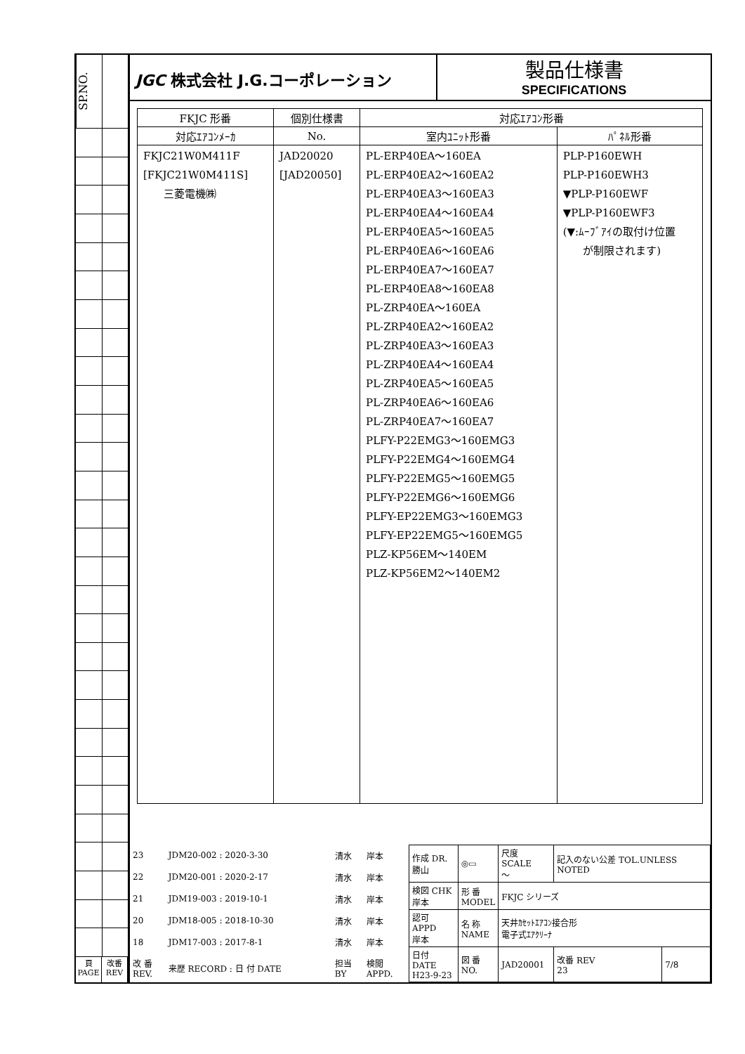SP.NO.
頁
PAGE
改番
REV
JGC 株式会社 J.G.コーポレーション
製品仕様書
SPECIFICATIONS
| FKJC 形番 | 個別仕様書 | 対応ｴｱｺﾝ形番 | |
| --- | --- | --- | --- |
| 対応ｴｱｺﾝﾒｰｶ | No. | 室内ﾕﾆｯﾄ形番 | ﾊﾟﾈﾙ形番 |
| FKJC21W0M411F [FKJC21W0M411S] 三菱電機㈱ | JAD20020 [JAD20050] | PL-ERP40EA～160EA PL-ERP40EA2～160EA2 PL-ERP40EA3～160EA3 PL-ERP40EA4～160EA4 PL-ERP40EA5～160EA5 PL-ERP40EA6～160EA6 PL-ERP40EA7～160EA7 PL-ERP40EA8～160EA8 PL-ZRP40EA～160EA PL-ZRP40EA2～160EA2 PL-ZRP40EA3～160EA3 PL-ZRP40EA4～160EA4 PL-ZRP40EA5～160EA5 PL-ZRP40EA6～160EA6 PL-ZRP40EA7～160EA7 PLFY-P22EMG3～160EMG3 PLFY-P22EMG4～160EMG4 PLFY-P22EMG5～160EMG5 PLFY-P22EMG6～160EMG6 PLFY-EP22EMG3～160EMG3 PLFY-EP22EMG5～160EMG5 PLZ-KP56EM～140EM PLZ-KP56EM2～140EM2 | PLP-P160EWH PLP-P160EWH3 ▼PLP-P160EWF ▼PLP-P160EWF3 (▼:ﾑｰﾌﾞｱｲの取付け位置 が制限されます) |
| 23 | JDM20-002 : 2020-3-30 | 清水 | 岸本 |
| 22 | JDM20-001 : 2020-2-17 | 清水 | 岸本 |
| 21 | JDM19-003 : 2019-10-1 | 清水 | 岸本 |
| 20 | JDM18-005 : 2018-10-30 | 清水 | 岸本 |
| 18 | JDM17-003 : 2017-8-1 | 清水 | 岸本 |
| 改 番 REV. | 来歴 RECORD : 日 付 DATE | 担当 BY | 検閲 APPD. |
| 作成 DR. 勝山 | ◎▭ | 尺度 SCALE ～ | 記入のない公差 TOL.UNLESS NOTED | |
| 検図 CHK 岸本 | 形 番 MODEL | FKJC シリーズ | | |
| 認可 APPD 岸本 | 名 称 NAME | 天井ｶｾｯﾄｴｱｺﾝ接合形 電子式ｴｱｸﾘｰﾅ | | |
| 日付 DATE H23-9-23 | 図 番 NO. | JAD20001 | 改番 REV 23 | 7/8 |